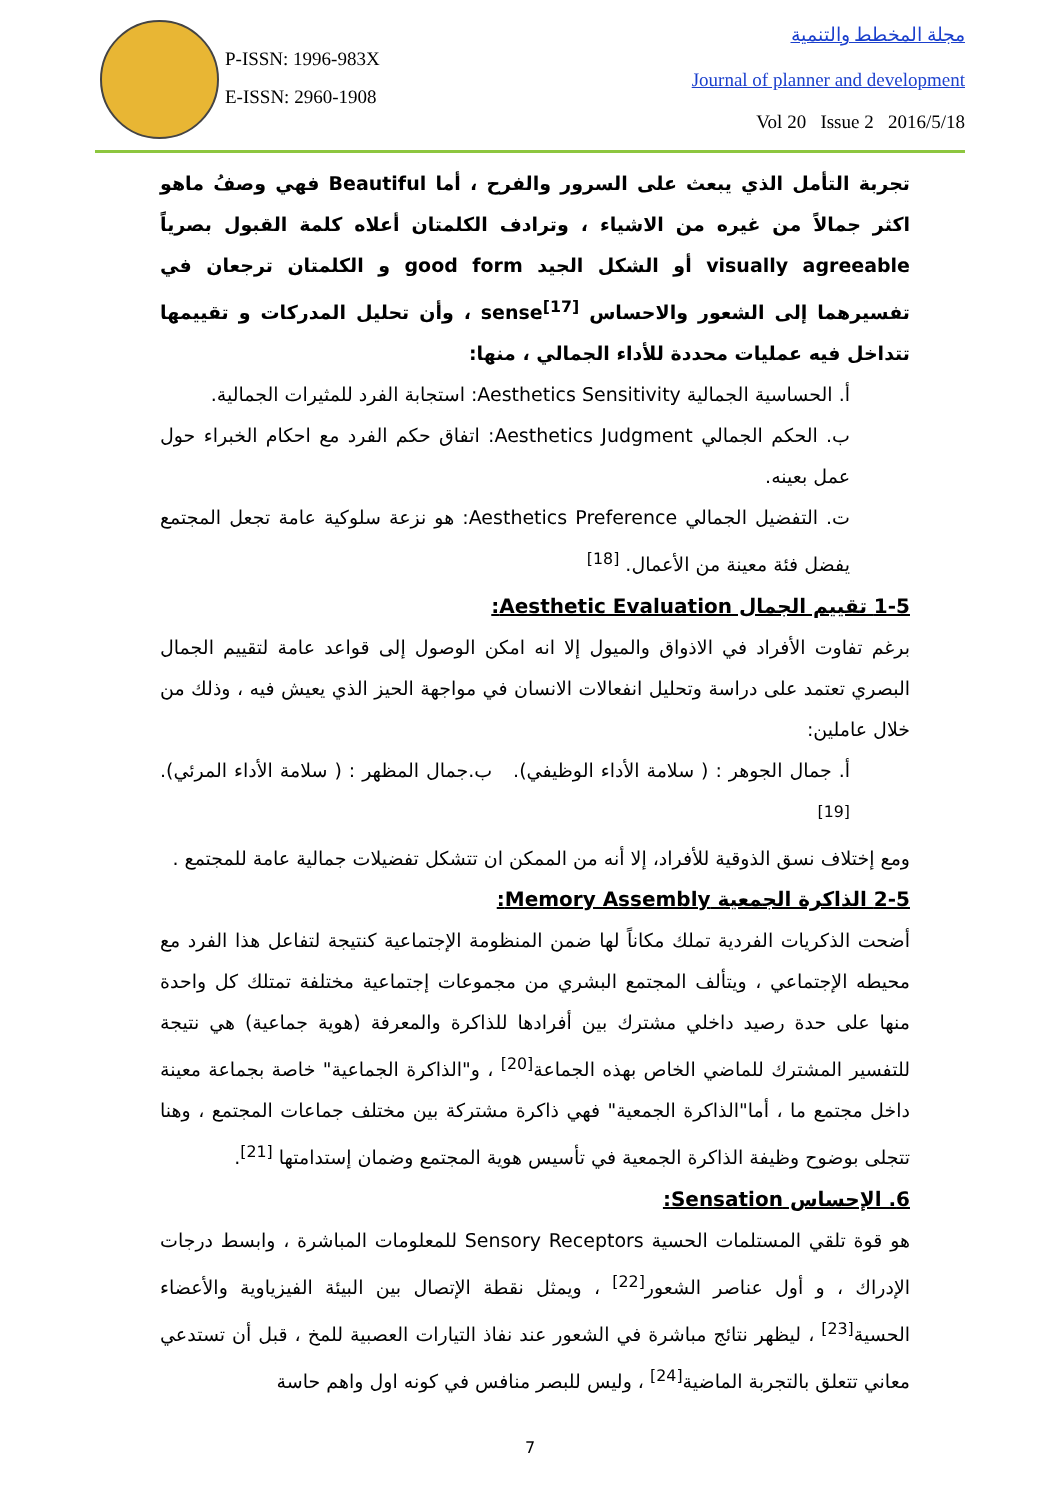P-ISSN: 1996-983X
E-ISSN: 2960-1908
مجلة المخطط والتنمية
Journal of planner and development
Vol 20 Issue 2 2016/5/18
تجربة التأمل الذي يبعث على السرور والفرح ، أما Beautiful فهي وصفُ ماهو اكثر جمالاً من غيره من الاشياء ، وترادف الكلمتان أعلاه كلمة القبول بصرياً visually agreeable أو الشكل الجيد good form و الكلمتان ترجعان في تفسيرهما إلى الشعور والاحساس sense<sup>[17]</sup> ، وأن تحليل المدركات و تقييمها تتداخل فيه عمليات محددة للأداء الجمالي ، منها:
أ. الحساسية الجمالية Aesthetics Sensitivity: استجابة الفرد للمثيرات الجمالية.
ب. الحكم الجمالي Aesthetics Judgment: اتفاق حكم الفرد مع احكام الخبراء حول عمل بعينه.
ت. التفضيل الجمالي Aesthetics Preference: هو نزعة سلوكية عامة تجعل المجتمع يفضل فئة معينة من الأعمال. <sup>[18]</sup>
1-5 تقييم الجمال Aesthetic Evaluation:
برغم تفاوت الأفراد في الاذواق والميول إلا انه امكن الوصول إلى قواعد عامة لتقييم الجمال البصري تعتمد على دراسة وتحليل انفعالات الانسان في مواجهة الحيز الذي يعيش فيه ، وذلك من خلال عاملين:
أ. جمال الجوهر : ( سلامة الأداء الوظيفي). ب.جمال المظهر : ( سلامة الأداء المرئي). <sup>[19]</sup>
ومع إختلاف نسق الذوقية للأفراد، إلا أنه من الممكن ان تتشكل تفضيلات جمالية عامة للمجتمع .
2-5 الذاكرة الجمعية Memory Assembly:
أضحت الذكريات الفردية تملك مكاناً لها ضمن المنظومة الإجتماعية كنتيجة لتفاعل هذا الفرد مع محيطه الإجتماعي ، ويتألف المجتمع البشري من مجموعات إجتماعية مختلفة تمتلك كل واحدة منها على حدة رصيد داخلي مشترك بين أفرادها للذاكرة والمعرفة (هوية جماعية) هي نتيجة للتفسير المشترك للماضي الخاص بهذه الجماعة<sup>[20]</sup> ، و"الذاكرة الجماعية" خاصة بجماعة معينة داخل مجتمع ما ، أما"الذاكرة الجمعية" فهي ذاكرة مشتركة بين مختلف جماعات المجتمع ، وهنا تتجلى بوضوح وظيفة الذاكرة الجمعية في تأسيس هوية المجتمع وضمان إستدامتها <sup>[21]</sup>.
6. الإحساس Sensation:
هو قوة تلقي المستلمات الحسية Sensory Receptors للمعلومات المباشرة ، وابسط درجات الإدراك ، و أول عناصر الشعور<sup>[22]</sup> ، ويمثل نقطة الإتصال بين البيئة الفيزياوية والأعضاء الحسية<sup>[23]</sup> ، ليظهر نتائج مباشرة في الشعور عند نفاذ التيارات العصبية للمخ ، قبل أن تستدعي معاني تتعلق بالتجربة الماضية<sup>[24]</sup> ، وليس للبصر منافس في كونه اول واهم حاسة
7